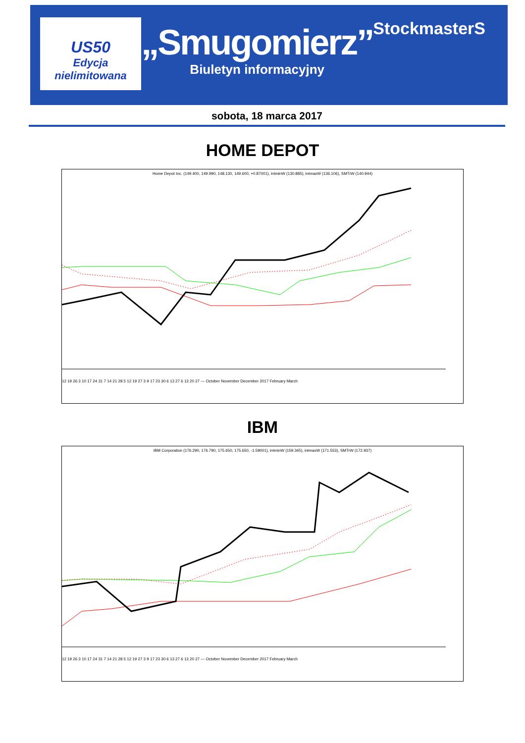US50
Edycja nielimitowana
„Smugomierz”
Biuletyn informacyjny
StockmasterS
sobota, 18 marca 2017
HOME DEPOT
Home Depot Inc. (149.400, 149.990, 148.130, 149.600, +0.87001), intminW (130.885), intmaxW (136.106), SMTrW (140.944)
12 19 26 3 10 17 24 31 7 14 21 28 5 12 19 27 3 9 17 23 30 6 13 27 6 13 20 27 — October November December 2017 February March
IBM
IBM Corporation (176.290, 176.790, 175.650, 175.650, -1.59001), intminW (159.345), intmaxW (171.553), SMTrW (172.937)
12 19 26 3 10 17 24 31 7 14 21 28 5 12 19 27 3 9 17 23 30 6 13 27 6 13 20 27 — October November December 2017 February March